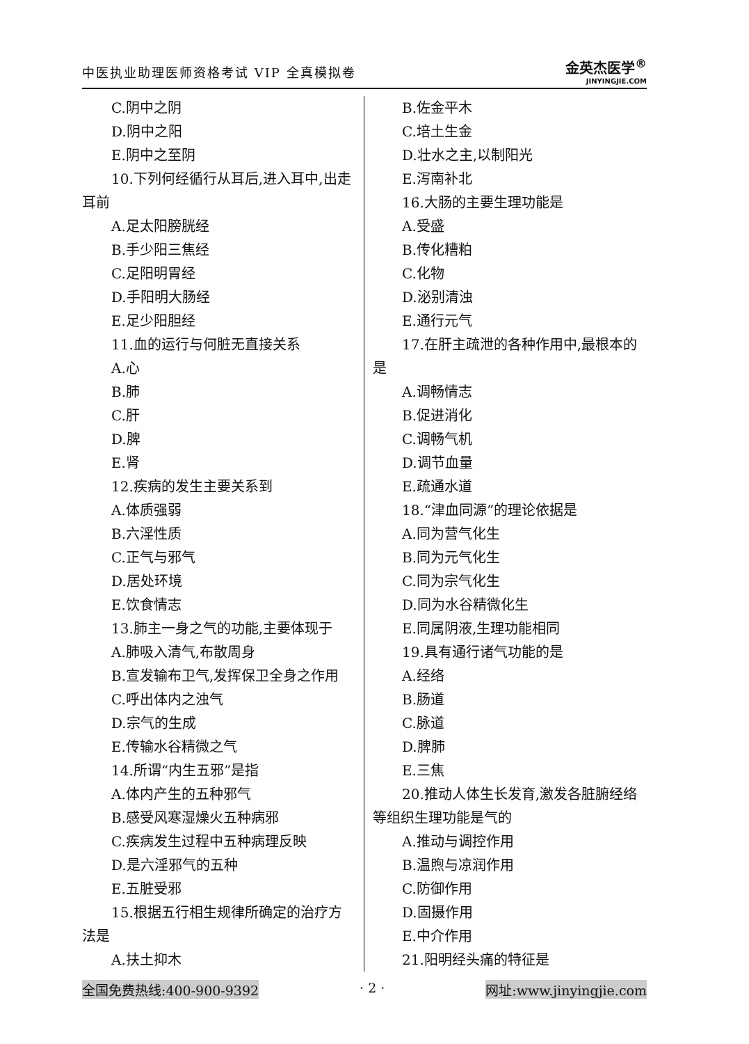中医执业助理医师资格考试 VIP 全真模拟卷
金英杰医学<sup>®</sup>
JINYINGJIE.COM
C.阴中之阴
D.阴中之阳
E.阴中之至阴
10.下列何经循行从耳后,进入耳中,出走耳前
A.足太阳膀胱经
B.手少阳三焦经
C.足阳明胃经
D.手阳明大肠经
E.足少阳胆经
11.血的运行与何脏无直接关系
A.心
B.肺
C.肝
D.脾
E.肾
12.疾病的发生主要关系到
A.体质强弱
B.六淫性质
C.正气与邪气
D.居处环境
E.饮食情志
13.肺主一身之气的功能,主要体现于
A.肺吸入清气,布散周身
B.宣发输布卫气,发挥保卫全身之作用
C.呼出体内之浊气
D.宗气的生成
E.传输水谷精微之气
14.所谓“内生五邪”是指
A.体内产生的五种邪气
B.感受风寒湿燥火五种病邪
C.疾病发生过程中五种病理反映
D.是六淫邪气的五种
E.五脏受邪
15.根据五行相生规律所确定的治疗方法是
A.扶土抑木
B.佐金平木
C.培土生金
D.壮水之主,以制阳光
E.泻南补北
16.大肠的主要生理功能是
A.受盛
B.传化糟粕
C.化物
D.泌别清浊
E.通行元气
17.在肝主疏泄的各种作用中,最根本的是
A.调畅情志
B.促进消化
C.调畅气机
D.调节血量
E.疏通水道
18.“津血同源”的理论依据是
A.同为营气化生
B.同为元气化生
C.同为宗气化生
D.同为水谷精微化生
E.同属阴液,生理功能相同
19.具有通行诸气功能的是
A.经络
B.肠道
C.脉道
D.脾肺
E.三焦
20.推动人体生长发育,激发各脏腑经络等组织生理功能是气的
A.推动与调控作用
B.温煦与凉润作用
C.防御作用
D.固摄作用
E.中介作用
21.阳明经头痛的特征是
全国免费热线:400-900-9392 · 2 · 网址:www.jinyingjie.com